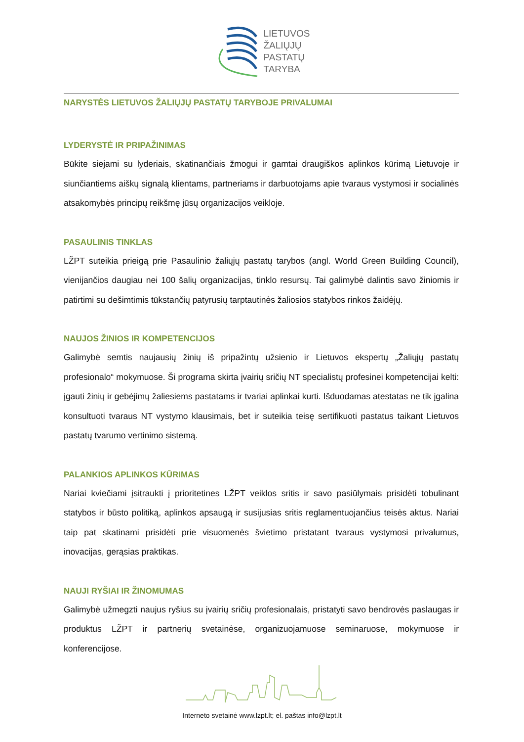LIETUVOS
ŽALIŲJŲ
PASTATŲ
TARYBA
NARYSTĖS LIETUVOS ŽALIŲJŲ PASTATŲ TARYBOJE PRIVALUMAI
LYDERYSTĖ IR PRIPAŽINIMAS
Būkite siejami su lyderiais, skatinančiais žmogui ir gamtai draugiškos aplinkos kūrimą Lietuvoje ir siunčiantiems aiškų signalą klientams, partneriams ir darbuotojams apie tvaraus vystymosi ir socialinės atsakomybės principų reikšmę jūsų organizacijos veikloje.
PASAULINIS TINKLAS
LŽPT suteikia prieigą prie Pasaulinio žaliųjų pastatų tarybos (angl. World Green Building Council), vienijančios daugiau nei 100 šalių organizacijas, tinklo resursų. Tai galimybė dalintis savo žiniomis ir patirtimi su dešimtimis tūkstančių patyrusių tarptautinės žaliosios statybos rinkos žaidėjų.
NAUJOS ŽINIOS IR KOMPETENCIJOS
Galimybė semtis naujausių žinių iš pripažintų užsienio ir Lietuvos ekspertų „Žaliųjų pastatų profesionalo“ mokymuose. Ši programa skirta įvairių sričių NT specialistų profesinei kompetencijai kelti: įgauti žinių ir gebėjimų žaliesiems pastatams ir tvariai aplinkai kurti. Išduodamas atestatas ne tik įgalina konsultuoti tvaraus NT vystymo klausimais, bet ir suteikia teisę sertifikuoti pastatus taikant Lietuvos pastatų tvarumo vertinimo sistemą.
PALANKIOS APLINKOS KŪRIMAS
Nariai kviečiami įsitraukti į prioritetines LŽPT veiklos sritis ir savo pasiūlymais prisidėti tobulinant statybos ir būsto politiką, aplinkos apsaugą ir susijusias sritis reglamentuojančius teisės aktus. Nariai taip pat skatinami prisidėti prie visuomenės švietimo pristatant tvaraus vystymosi privalumus, inovacijas, gerąsias praktikas.
NAUJI RYŠIAI IR ŽINOMUMAS
Galimybė užmegzti naujus ryšius su įvairių sričių profesionalais, pristatyti savo bendrovės paslaugas ir produktus LŽPT ir partnerių svetainėse, organizuojamuose seminaruose, mokymuose ir konferencijose.
Interneto svetainė www.lzpt.lt; el. paštas info@lzpt.lt